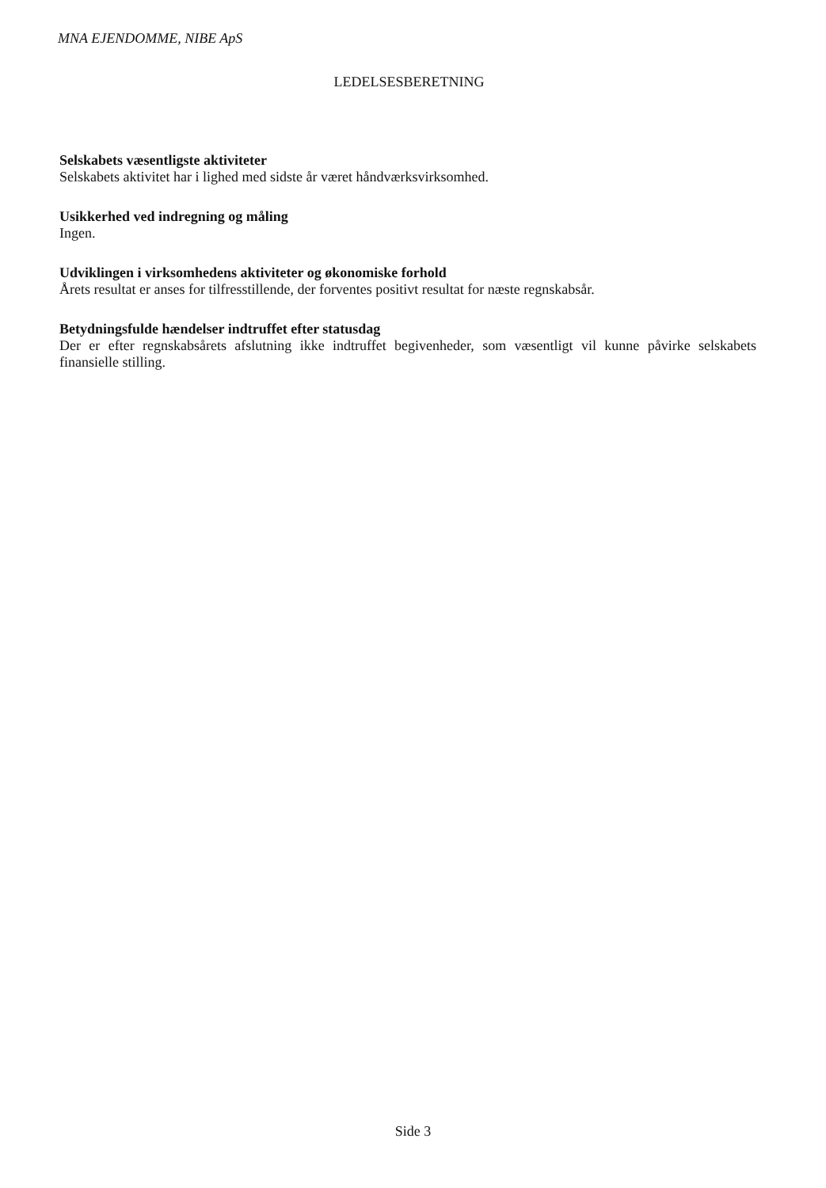MNA EJENDOMME, NIBE ApS
LEDELSESBERETNING
Selskabets væsentligste aktiviteter
Selskabets aktivitet har i lighed med sidste år været håndværksvirksomhed.
Usikkerhed ved indregning og måling
Ingen.
Udviklingen i virksomhedens aktiviteter og økonomiske forhold
Årets resultat er anses for tilfresstillende, der forventes positivt resultat for næste regnskabsår.
Betydningsfulde hændelser indtruffet efter statusdag
Der er efter regnskabsårets afslutning ikke indtruffet begivenheder, som væsentligt vil kunne påvirke selskabets finansielle stilling.
Side 3